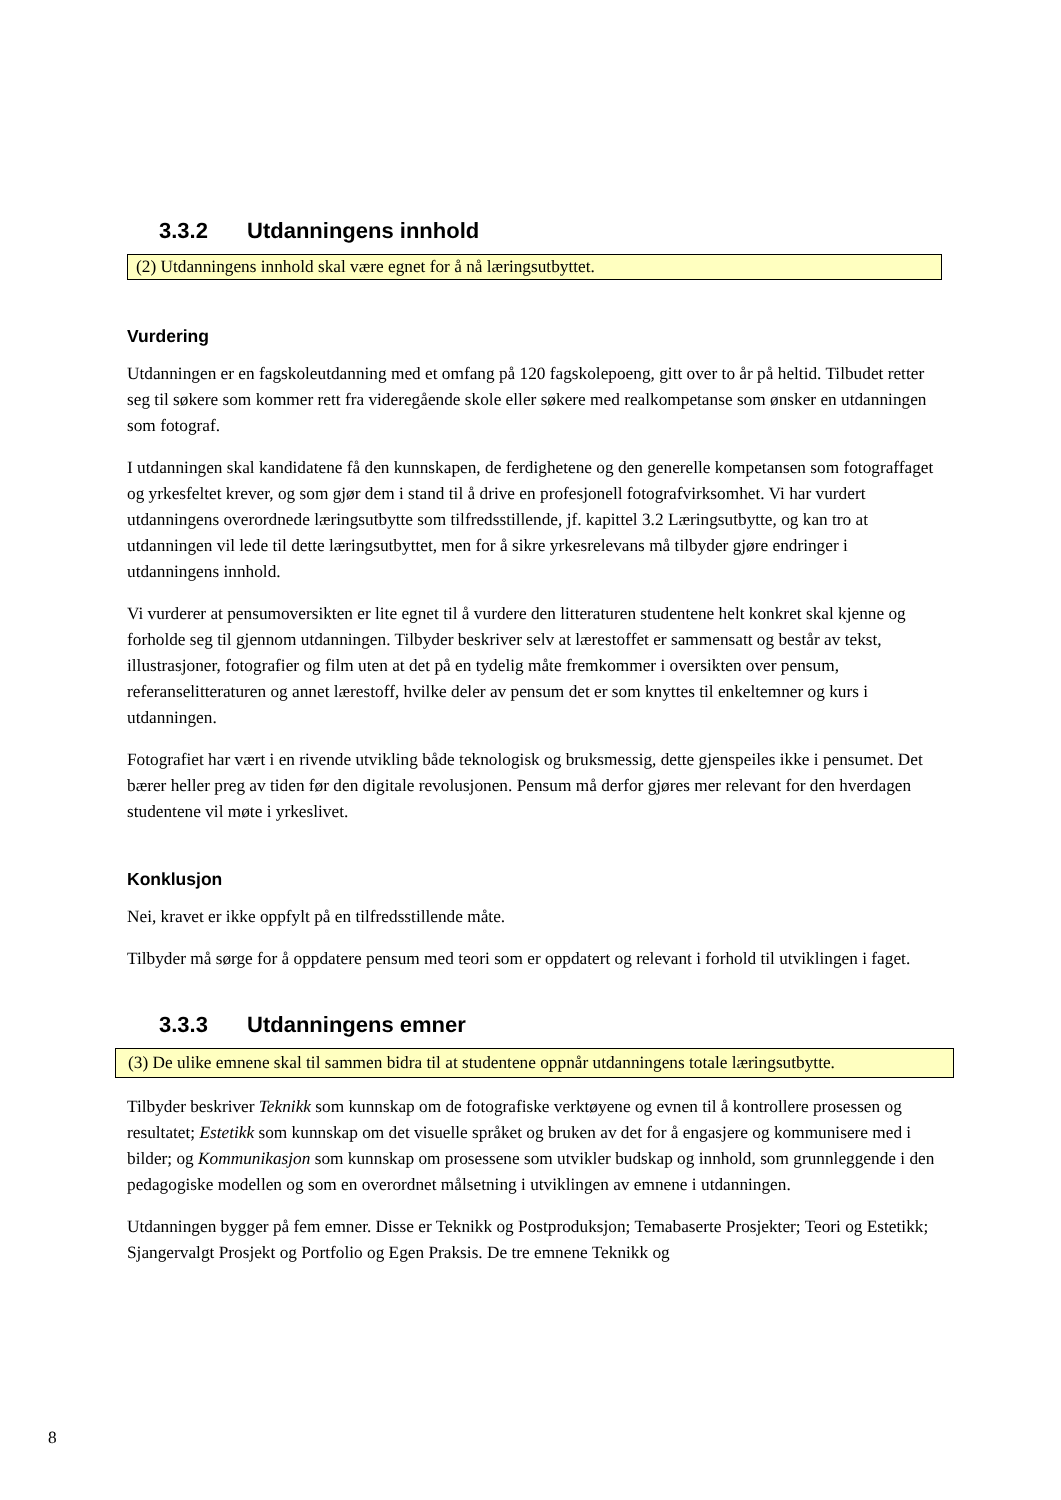3.3.2 Utdanningens innhold
(2) Utdanningens innhold skal være egnet for å nå læringsutbyttet.
Vurdering
Utdanningen er en fagskoleutdanning med et omfang på 120 fagskolepoeng, gitt over to år på heltid. Tilbudet retter seg til søkere som kommer rett fra videregående skole eller søkere med realkompetanse som ønsker en utdanningen som fotograf.
I utdanningen skal kandidatene få den kunnskapen, de ferdighetene og den generelle kompetansen som fotograffaget og yrkesfeltet krever, og som gjør dem i stand til å drive en profesjonell fotografvirksomhet. Vi har vurdert utdanningens overordnede læringsutbytte som tilfredsstillende, jf. kapittel 3.2 Læringsutbytte, og kan tro at utdanningen vil lede til dette læringsutbyttet, men for å sikre yrkesrelevans må tilbyder gjøre endringer i utdanningens innhold.
Vi vurderer at pensumoversikten er lite egnet til å vurdere den litteraturen studentene helt konkret skal kjenne og forholde seg til gjennom utdanningen. Tilbyder beskriver selv at lærestoffet er sammensatt og består av tekst, illustrasjoner, fotografier og film uten at det på en tydelig måte fremkommer i oversikten over pensum, referanselitteraturen og annet lærestoff, hvilke deler av pensum det er som knyttes til enkeltemner og kurs i utdanningen.
Fotografiet har vært i en rivende utvikling både teknologisk og bruksmessig, dette gjenspeiles ikke i pensumet. Det bærer heller preg av tiden før den digitale revolusjonen. Pensum må derfor gjøres mer relevant for den hverdagen studentene vil møte i yrkeslivet.
Konklusjon
Nei, kravet er ikke oppfylt på en tilfredsstillende måte.
Tilbyder må sørge for å oppdatere pensum med teori som er oppdatert og relevant i forhold til utviklingen i faget.
3.3.3 Utdanningens emner
(3) De ulike emnene skal til sammen bidra til at studentene oppnår utdanningens totale læringsutbytte.
Tilbyder beskriver Teknikk som kunnskap om de fotografiske verktøyene og evnen til å kontrollere prosessen og resultatet; Estetikk som kunnskap om det visuelle språket og bruken av det for å engasjere og kommunisere med i bilder; og Kommunikasjon som kunnskap om prosessene som utvikler budskap og innhold, som grunnleggende i den pedagogiske modellen og som en overordnet målsetning i utviklingen av emnene i utdanningen.
Utdanningen bygger på fem emner. Disse er Teknikk og Postproduksjon; Temabaserte Prosjekter; Teori og Estetikk; Sjangervalgt Prosjekt og Portfolio og Egen Praksis. De tre emnene Teknikk og
8